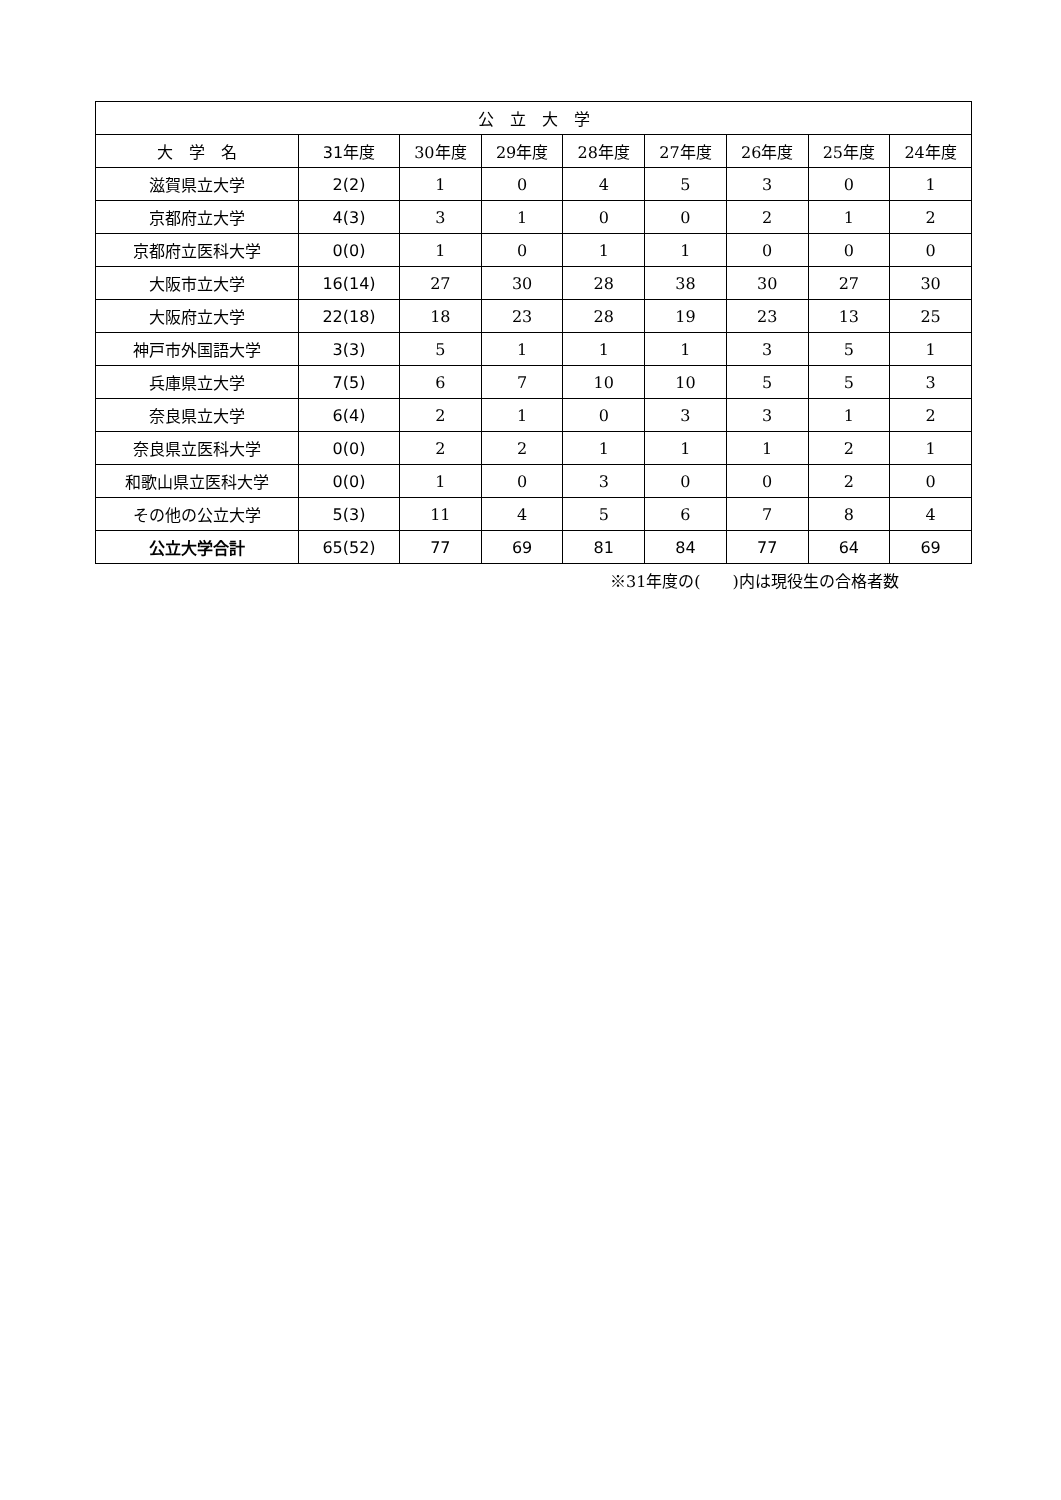| 公 立 大 学 | | | | | | | | |
| --- | --- | --- | --- | --- | --- | --- | --- | --- |
| 大 学 名 | 31年度 | 30年度 | 29年度 | 28年度 | 27年度 | 26年度 | 25年度 | 24年度 |
| 滋賀県立大学 | 2(2) | 1 | 0 | 4 | 5 | 3 | 0 | 1 |
| 京都府立大学 | 4(3) | 3 | 1 | 0 | 0 | 2 | 1 | 2 |
| 京都府立医科大学 | 0(0) | 1 | 0 | 1 | 1 | 0 | 0 | 0 |
| 大阪市立大学 | 16(14) | 27 | 30 | 28 | 38 | 30 | 27 | 30 |
| 大阪府立大学 | 22(18) | 18 | 23 | 28 | 19 | 23 | 13 | 25 |
| 神戸市外国語大学 | 3(3) | 5 | 1 | 1 | 1 | 3 | 5 | 1 |
| 兵庫県立大学 | 7(5) | 6 | 7 | 10 | 10 | 5 | 5 | 3 |
| 奈良県立大学 | 6(4) | 2 | 1 | 0 | 3 | 3 | 1 | 2 |
| 奈良県立医科大学 | 0(0) | 2 | 2 | 1 | 1 | 1 | 2 | 1 |
| 和歌山県立医科大学 | 0(0) | 1 | 0 | 3 | 0 | 0 | 2 | 0 |
| その他の公立大学 | 5(3) | 11 | 4 | 5 | 6 | 7 | 8 | 4 |
| 公立大学合計 | 65(52) | 77 | 69 | 81 | 84 | 77 | 64 | 69 |
※31年度の(　　)内は現役生の合格者数